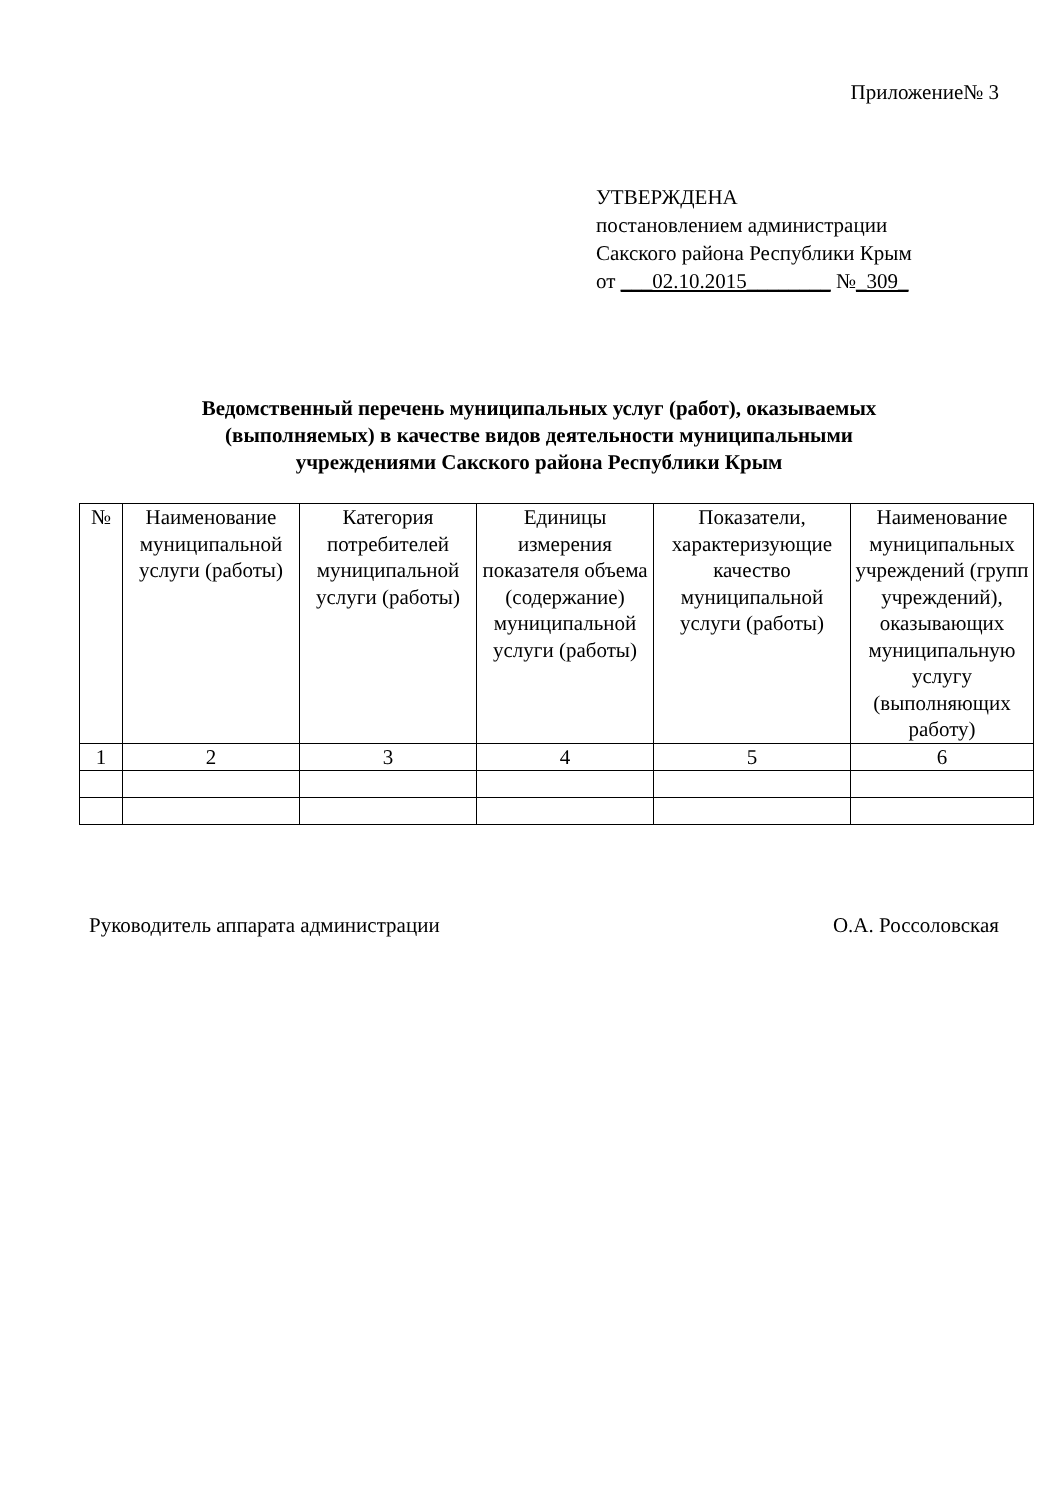Приложение№ 3
УТВЕРЖДЕНА
постановлением администрации
Сакского района Республики Крым
от ___02.10.2015________ №_309_
Ведомственный перечень муниципальных услуг (работ), оказываемых
(выполняемых) в качестве видов деятельности муниципальными
учреждениями Сакского района Республики Крым
| № | Наименование муниципальной услуги (работы) | Категория потребителей муниципальной услуги (работы) | Единицы измерения показателя объема (содержание) муниципальной услуги (работы) | Показатели, характеризующие качество муниципальной услуги (работы) | Наименование муниципальных учреждений (групп учреждений), оказывающих муниципальную услугу (выполняющих работу) |
| --- | --- | --- | --- | --- | --- |
| 1 | 2 | 3 | 4 | 5 | 6 |
Руководитель аппарата администрации О.А. Россоловская